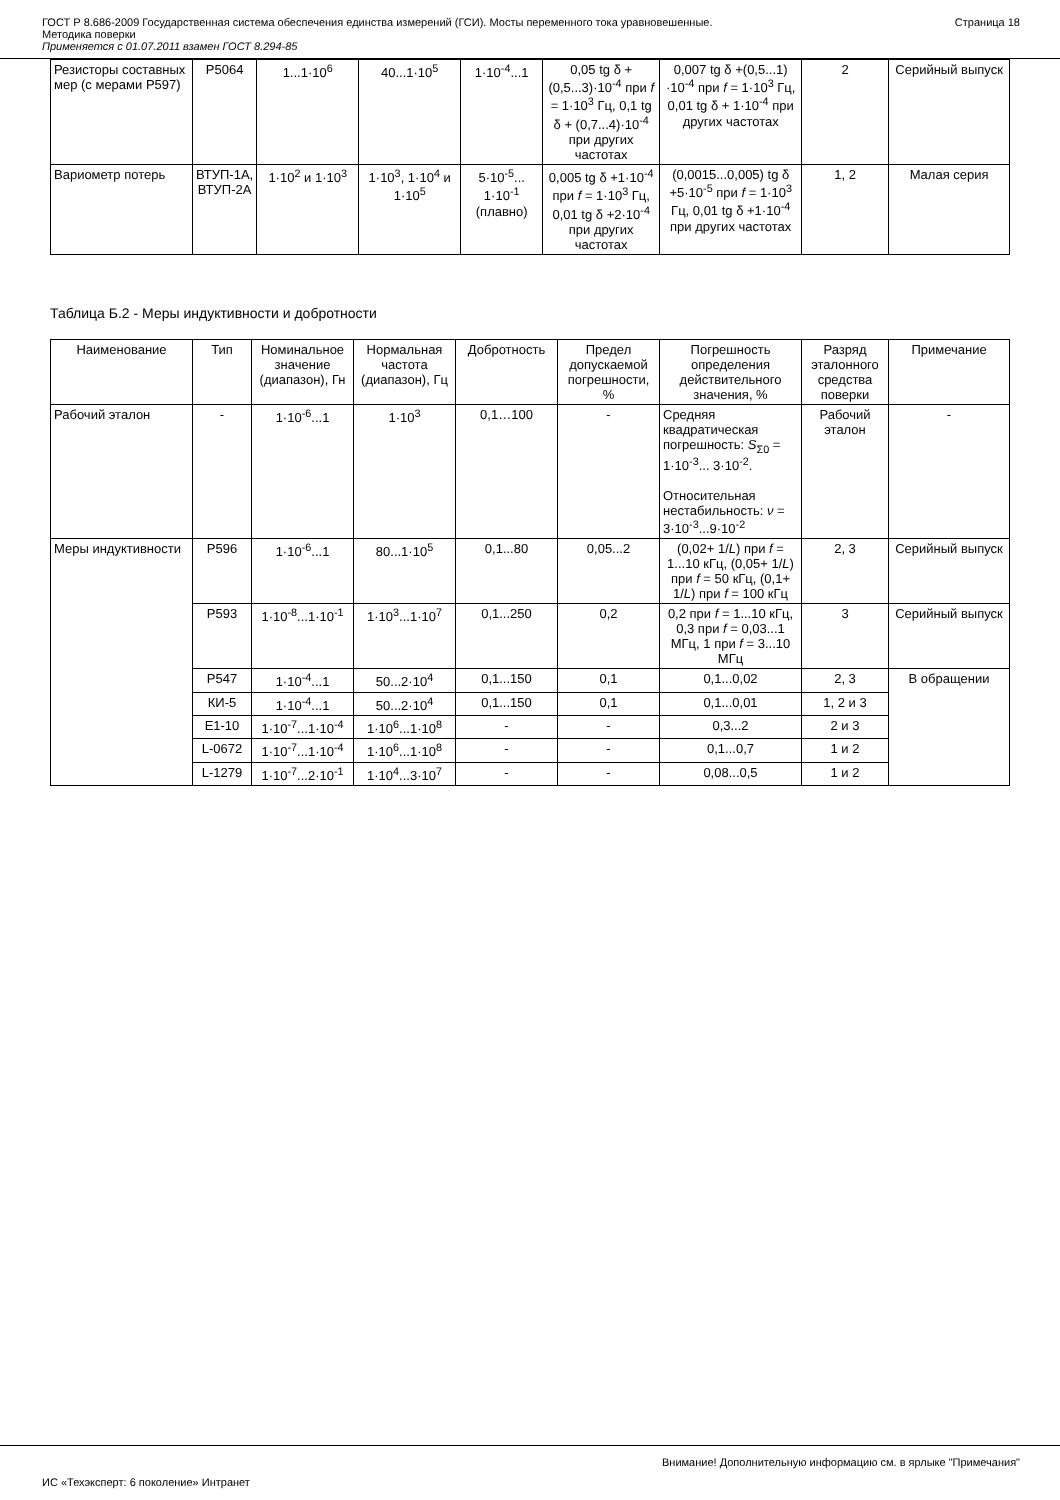ГОСТ Р 8.686-2009 Государственная система обеспечения единства измерений (ГСИ). Мосты переменного тока уравновешенные.
Методика поверки
Применяется с 01.07.2011 взамен ГОСТ 8.294-85
Страница 18
| Резисторы составных мер (с мерами Р597) | Р5064 | 1...1·10<sup>6</sup> | 40...1·10<sup>5</sup> | 1·10<sup>-4</sup>...1 | 0,05 tg δ + (0,5...3)·10<sup>-4</sup> при f = 1·10<sup>3</sup> Гц, 0,1 tg δ + (0,7...4)·10<sup>-4</sup> при других частотах | 0,007 tg δ +(0,5...1) ·10<sup>-4</sup> при f = 1·10<sup>3</sup> Гц, 0,01 tg δ + 1·10<sup>-4</sup> при других частотах | 2 | Серийный выпуск |
| Вариометр потерь | ВТУП-1А, ВТУП-2А | 1·10<sup>2</sup> и 1·10<sup>3</sup> | 1·10<sup>3</sup>, 1·10<sup>4</sup> и 1·10<sup>5</sup> | 5·10<sup>-5</sup>... 1·10<sup>-1</sup> (плавно) | 0,005 tg δ +1·10<sup>-4</sup> при f = 1·10<sup>3</sup> Гц, 0,01 tg δ +2·10<sup>-4</sup> при других частотах | (0,0015...0,005) tg δ +5·10<sup>-5</sup> при f = 1·10<sup>3</sup> Гц, 0,01 tg δ +1·10<sup>-4</sup> при других частотах | 1, 2 | Малая серия |
Таблица Б.2 - Меры индуктивности и добротности
| Наименование | Тип | Номинальное значение (диапазон), Гн | Нормальная частота (диапазон), Гц | Добротность | Предел допускаемой погрешности, % | Погрешность определения действительного значения, % | Разряд эталонного средства поверки | Примечание |
| --- | --- | --- | --- | --- | --- | --- | --- | --- |
| Рабочий эталон | - | 1·10<sup>-6</sup>...1 | 1·10<sup>3</sup> | 0,1…100 | - | Средняя квадратическая погрешность: S<sub>Σ0</sub> = 1·10<sup>-3</sup>... 3·10<sup>-2</sup>. Относительная нестабильность: ν = 3·10<sup>-3</sup>...9·10<sup>-2</sup> | Рабочий эталон | - |
| Меры индуктивности | Р596 | 1·10<sup>-6</sup>...1 | 80...1·10<sup>5</sup> | 0,1...80 | 0,05...2 | (0,02+ 1/ L ) при f = 1...10 кГц, (0,05+ 1/ L ) при f = 50 кГц, (0,1+ 1/ L ) при f = 100 кГц | 2, 3 | Серийный выпуск |
| | Р593 | 1·10<sup>-8</sup>...1·10<sup>-1</sup> | 1·10<sup>3</sup>...1·10<sup>7</sup> | 0,1...250 | 0,2 | 0,2 при f = 1...10 кГц, 0,3 при f = 0,03...1 МГц, 1 при f = 3...10 МГц | 3 | Серийный выпуск |
| | Р547 | 1·10<sup>-4</sup>...1 | 50...2·10<sup>4</sup> | 0,1...150 | 0,1 | 0,1...0,02 | 2, 3 | В обращении |
| | КИ-5 | 1·10<sup>-4</sup>...1 | 50...2·10<sup>4</sup> | 0,1...150 | 0,1 | 0,1...0,01 | 1, 2 и 3 | |
| | Е1-10 | 1·10<sup>-7</sup>...1·10<sup>-4</sup> | 1·10<sup>6</sup>...1·10<sup>8</sup> | - | - | 0,3...2 | 2 и 3 | |
| | L-0672 | 1·10<sup>-7</sup>...1·10<sup>-4</sup> | 1·10<sup>6</sup>...1·10<sup>8</sup> | - | - | 0,1...0,7 | 1 и 2 | |
| | L-1279 | 1·10<sup>-7</sup>...2·10<sup>-1</sup> | 1·10<sup>4</sup>...3·10<sup>7</sup> | - | - | 0,08...0,5 | 1 и 2 | |
Внимание! Дополнительную информацию см. в ярлыке "Примечания"
ИС «Техэксперт: 6 поколение» Интранет